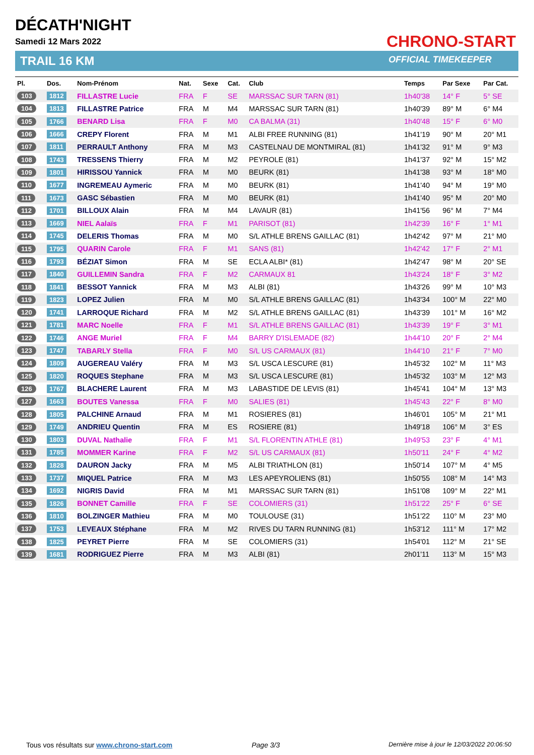DÉCATH'NIGHT
Samedi 12 Mars 2022
TRAIL 16 KM
CHRONO-START
OFFICIAL TIMEKEEPER
| Pl. | Dos. | Nom-Prénom | Nat. | Sexe | Cat. | Club | Temps | Par Sexe | Par Cat. |
| --- | --- | --- | --- | --- | --- | --- | --- | --- | --- |
| 103 | 1812 | FILLASTRE Lucie | FRA | F | SE | MARSSAC SUR TARN (81) | 1h40'38 | 14° F | 5° SE |
| 104 | 1813 | FILLASTRE Patrice | FRA | M | M4 | MARSSAC SUR TARN (81) | 1h40'39 | 89° M | 6° M4 |
| 105 | 1766 | BENARD Lisa | FRA | F | M0 | CA BALMA (31) | 1h40'48 | 15° F | 6° M0 |
| 106 | 1666 | CREPY Florent | FRA | M | M1 | ALBI FREE RUNNING (81) | 1h41'19 | 90° M | 20° M1 |
| 107 | 1811 | PERRAULT Anthony | FRA | M | M3 | CASTELNAU DE MONTMIRAL (81) | 1h41'32 | 91° M | 9° M3 |
| 108 | 1743 | TRESSENS Thierry | FRA | M | M2 | PEYROLE (81) | 1h41'37 | 92° M | 15° M2 |
| 109 | 1801 | HIRISSOU Yannick | FRA | M | M0 | BEURK (81) | 1h41'38 | 93° M | 18° M0 |
| 110 | 1677 | INGREMEAU Aymeric | FRA | M | M0 | BEURK (81) | 1h41'40 | 94° M | 19° M0 |
| 111 | 1673 | GASC Sébastien | FRA | M | M0 | BEURK (81) | 1h41'40 | 95° M | 20° M0 |
| 112 | 1701 | BILLOUX Alain | FRA | M | M4 | LAVAUR (81) | 1h41'56 | 96° M | 7° M4 |
| 113 | 1669 | NIEL Aalaïs | FRA | F | M1 | PARISOT (81) | 1h42'39 | 16° F | 1° M1 |
| 114 | 1745 | DELERIS Thomas | FRA | M | M0 | S/L ATHLE BRENS GAILLAC (81) | 1h42'42 | 97° M | 21° M0 |
| 115 | 1795 | QUARIN Carole | FRA | F | M1 | SANS (81) | 1h42'42 | 17° F | 2° M1 |
| 116 | 1793 | BÉZIAT Simon | FRA | M | SE | ECLA ALBI* (81) | 1h42'47 | 98° M | 20° SE |
| 117 | 1840 | GUILLEMIN Sandra | FRA | F | M2 | CARMAUX 81 | 1h43'24 | 18° F | 3° M2 |
| 118 | 1841 | BESSOT Yannick | FRA | M | M3 | ALBI (81) | 1h43'26 | 99° M | 10° M3 |
| 119 | 1823 | LOPEZ Julien | FRA | M | M0 | S/L ATHLE BRENS GAILLAC (81) | 1h43'34 | 100° M | 22° M0 |
| 120 | 1741 | LARROQUE Richard | FRA | M | M2 | S/L ATHLE BRENS GAILLAC (81) | 1h43'39 | 101° M | 16° M2 |
| 121 | 1781 | MARC Noelle | FRA | F | M1 | S/L ATHLE BRENS GAILLAC (81) | 1h43'39 | 19° F | 3° M1 |
| 122 | 1746 | ANGE Muriel | FRA | F | M4 | BARRY D'ISLEMADE (82) | 1h44'10 | 20° F | 2° M4 |
| 123 | 1747 | TABARLY Stella | FRA | F | M0 | S/L US CARMAUX (81) | 1h44'10 | 21° F | 7° M0 |
| 124 | 1809 | AUGEREAU Valéry | FRA | M | M3 | S/L USCA LESCURE (81) | 1h45'32 | 102° M | 11° M3 |
| 125 | 1820 | ROQUES Stephane | FRA | M | M3 | S/L USCA LESCURE (81) | 1h45'32 | 103° M | 12° M3 |
| 126 | 1767 | BLACHERE Laurent | FRA | M | M3 | LABASTIDE DE LEVIS (81) | 1h45'41 | 104° M | 13° M3 |
| 127 | 1663 | BOUTES Vanessa | FRA | F | M0 | SALIES (81) | 1h45'43 | 22° F | 8° M0 |
| 128 | 1805 | PALCHINE Arnaud | FRA | M | M1 | ROSIERES (81) | 1h46'01 | 105° M | 21° M1 |
| 129 | 1749 | ANDRIEU Quentin | FRA | M | ES | ROSIERE (81) | 1h49'18 | 106° M | 3° ES |
| 130 | 1803 | DUVAL Nathalie | FRA | F | M1 | S/L FLORENTIN ATHLE (81) | 1h49'53 | 23° F | 4° M1 |
| 131 | 1785 | MOMMER Karine | FRA | F | M2 | S/L US CARMAUX (81) | 1h50'11 | 24° F | 4° M2 |
| 132 | 1828 | DAURON Jacky | FRA | M | M5 | ALBI TRIATHLON (81) | 1h50'14 | 107° M | 4° M5 |
| 133 | 1737 | MIQUEL Patrice | FRA | M | M3 | LES APEYROLIENS (81) | 1h50'55 | 108° M | 14° M3 |
| 134 | 1692 | NIGRIS David | FRA | M | M1 | MARSSAC SUR TARN (81) | 1h51'08 | 109° M | 22° M1 |
| 135 | 1826 | BONNET Camille | FRA | F | SE | COLOMIERS (31) | 1h51'22 | 25° F | 6° SE |
| 136 | 1810 | BOLZINGER Mathieu | FRA | M | M0 | TOULOUSE (31) | 1h51'22 | 110° M | 23° M0 |
| 137 | 1753 | LEVEAUX Stéphane | FRA | M | M2 | RIVES DU TARN RUNNING (81) | 1h53'12 | 111° M | 17° M2 |
| 138 | 1825 | PEYRET Pierre | FRA | M | SE | COLOMIERS (31) | 1h54'01 | 112° M | 21° SE |
| 139 | 1681 | RODRIGUEZ Pierre | FRA | M | M3 | ALBI (81) | 2h01'11 | 113° M | 15° M3 |
Tous vos résultats sur www.chrono-start.com
Page 3/3
Dernière mise à jour le 12/03/2022 20:06:50